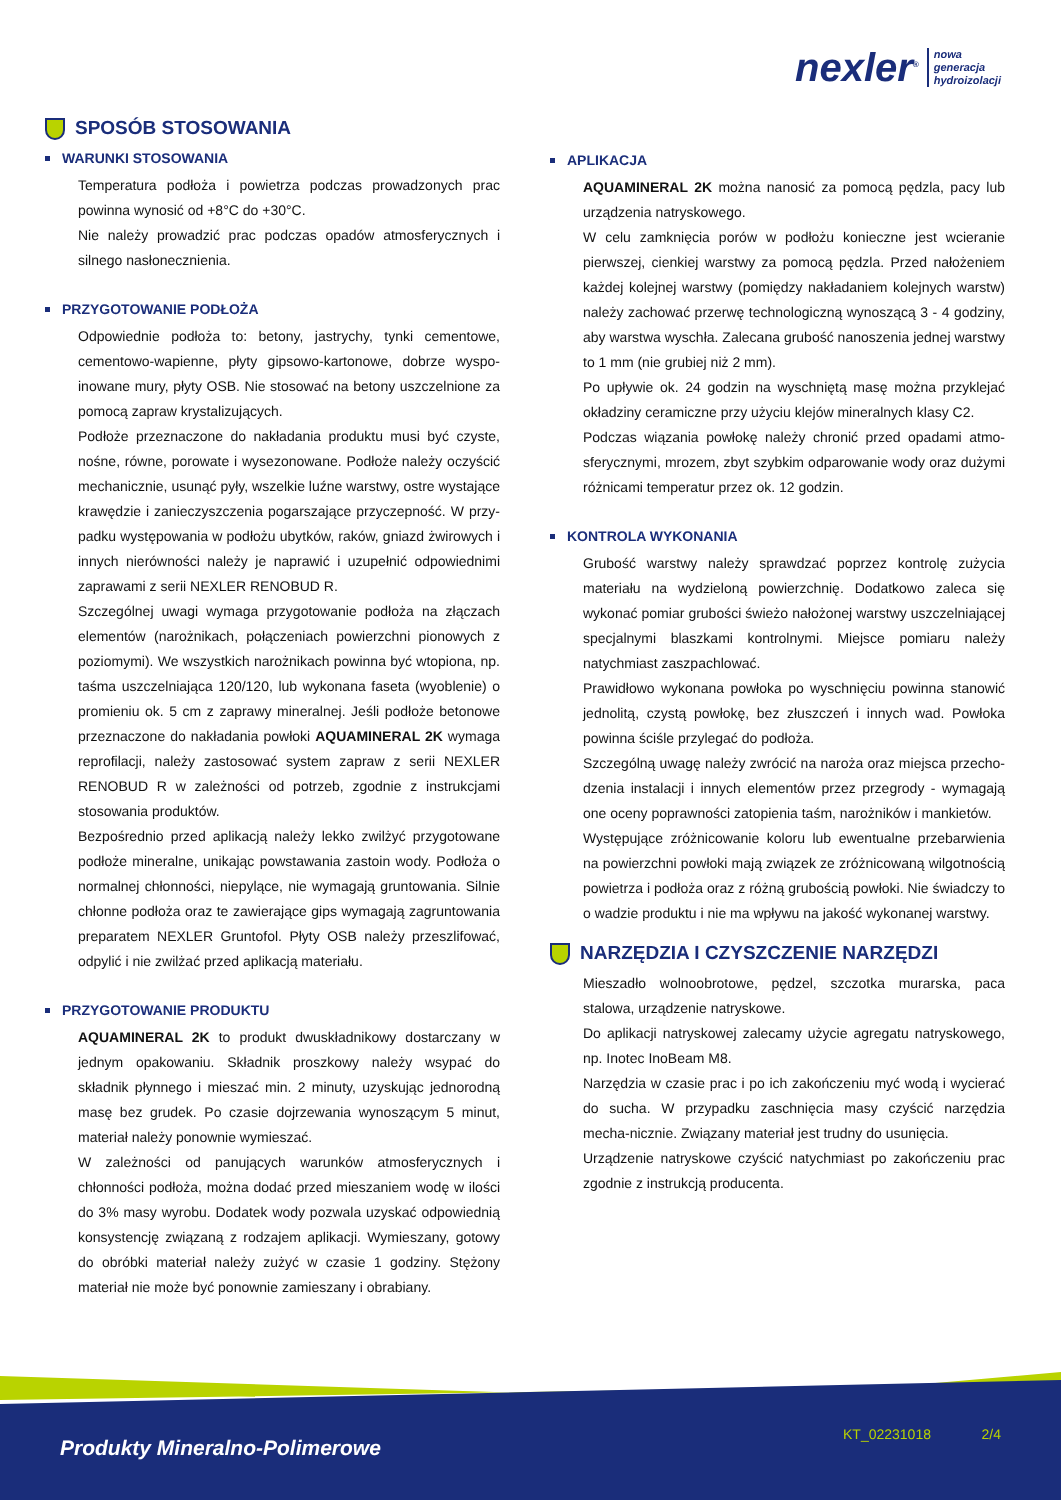nexler<sup>®</sup>
nowa
generacja
hydroizolacji
SPOSÓB STOSOWANIA
WARUNKI STOSOWANIA
Temperatura podłoża i powietrza podczas prowadzonych prac powinna wynosić od +8°C do +30°C.
Nie należy prowadzić prac podczas opadów atmosferycznych i silnego nasłonecznienia.
PRZYGOTOWANIE PODŁOŻA
Odpowiednie podłoża to: betony, jastrychy, tynki cementowe, cementowo-wapienne, płyty gipsowo-kartonowe, dobrze wyspo-inowane mury, płyty OSB. Nie stosować na betony uszczelnione za pomocą zapraw krystalizujących.
Podłoże przeznaczone do nakładania produktu musi być czyste, nośne, równe, porowate i wysezonowane. Podłoże należy oczyścić mechanicznie, usunąć pyły, wszelkie luźne warstwy, ostre wystające krawędzie i zanieczyszczenia pogarszające przyczepność. W przy-padku występowania w podłożu ubytków, raków, gniazd żwirowych i innych nierówności należy je naprawić i uzupełnić odpowiednimi zaprawami z serii NEXLER RENOBUD R.
Szczególnej uwagi wymaga przygotowanie podłoża na złączach elementów (narożnikach, połączeniach powierzchni pionowych z poziomymi). We wszystkich narożnikach powinna być wtopiona, np. taśma uszczelniająca 120/120, lub wykonana faseta (wyoblenie) o promieniu ok. 5 cm z zaprawy mineralnej. Jeśli podłoże betonowe przeznaczone do nakładania powłoki AQUAMINERAL 2K wymaga reprofilacji, należy zastosować system zapraw z serii NEXLER RENOBUD R w zależności od potrzeb, zgodnie z instrukcjami stosowania produktów.
Bezpośrednio przed aplikacją należy lekko zwilżyć przygotowane podłoże mineralne, unikając powstawania zastoin wody. Podłoża o normalnej chłonności, niepylące, nie wymagają gruntowania. Silnie chłonne podłoża oraz te zawierające gips wymagają zagruntowania preparatem NEXLER Gruntofol. Płyty OSB należy przeszlifować, odpylić i nie zwilżać przed aplikacją materiału.
PRZYGOTOWANIE PRODUKTU
AQUAMINERAL 2K to produkt dwuskładnikowy dostarczany w jednym opakowaniu. Składnik proszkowy należy wsypać do składnik płynnego i mieszać min. 2 minuty, uzyskując jednorodną masę bez grudek. Po czasie dojrzewania wynoszącym 5 minut, materiał należy ponownie wymieszać.
W zależności od panujących warunków atmosferycznych i chłonności podłoża, można dodać przed mieszaniem wodę w ilości do 3% masy wyrobu. Dodatek wody pozwala uzyskać odpowiednią konsystencję związaną z rodzajem aplikacji. Wymieszany, gotowy do obróbki materiał należy zużyć w czasie 1 godziny. Stężony materiał nie może być ponownie zamieszany i obrabiany.
APLIKACJA
AQUAMINERAL 2K można nanosić za pomocą pędzla, pacy lub urządzenia natryskowego.
W celu zamknięcia porów w podłożu konieczne jest wcieranie pierwszej, cienkiej warstwy za pomocą pędzla. Przed nałożeniem każdej kolejnej warstwy (pomiędzy nakładaniem kolejnych warstw) należy zachować przerwę technologiczną wynoszącą 3 - 4 godziny, aby warstwa wyschła. Zalecana grubość nanoszenia jednej warstwy to 1 mm (nie grubiej niż 2 mm).
Po upływie ok. 24 godzin na wyschniętą masę można przyklejać okładziny ceramiczne przy użyciu klejów mineralnych klasy C2.
Podczas wiązania powłokę należy chronić przed opadami atmo-sferycznymi, mrozem, zbyt szybkim odparowanie wody oraz dużymi różnicami temperatur przez ok. 12 godzin.
KONTROLA WYKONANIA
Grubość warstwy należy sprawdzać poprzez kontrolę zużycia materiału na wydzieloną powierzchnię. Dodatkowo zaleca się wykonać pomiar grubości świeżo nałożonej warstwy uszczelniającej specjalnymi blaszkami kontrolnymi. Miejsce pomiaru należy natychmiast zaszpachlować.
Prawidłowo wykonana powłoka po wyschnięciu powinna stanowić jednolitą, czystą powłokę, bez złuszczeń i innych wad. Powłoka powinna ściśle przylegać do podłoża.
Szczególną uwagę należy zwrócić na naroża oraz miejsca przecho-dzenia instalacji i innych elementów przez przegrody - wymagają one oceny poprawności zatopienia taśm, narożników i mankietów.
Występujące zróżnicowanie koloru lub ewentualne przebarwienia na powierzchni powłoki mają związek ze zróżnicowaną wilgotnością powietrza i podłoża oraz z różną grubością powłoki. Nie świadczy to o wadzie produktu i nie ma wpływu na jakość wykonanej warstwy.
NARZĘDZIA I CZYSZCZENIE NARZĘDZI
Mieszadło wolnoobrotowe, pędzel, szczotka murarska, paca stalowa, urządzenie natryskowe.
Do aplikacji natryskowej zalecamy użycie agregatu natryskowego, np. Inotec InoBeam M8.
Narzędzia w czasie prac i po ich zakończeniu myć wodą i wycierać do sucha. W przypadku zaschnięcia masy czyścić narzędzia mecha-nicznie. Związany materiał jest trudny do usunięcia.
Urządzenie natryskowe czyścić natychmiast po zakończeniu prac zgodnie z instrukcją producenta.
Produkty Mineralno-Polimerowe
KT_02231018 2/4